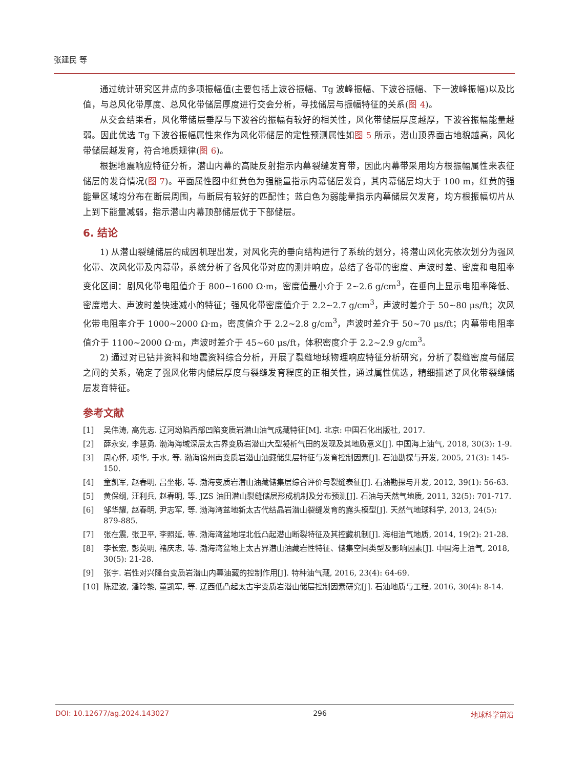张建民 等
通过统计研究区井点的多项振幅值(主要包括上波谷振幅、Tg 波峰振幅、下波谷振幅、下一波峰振幅)以及比值，与总风化带厚度、总风化带储层厚度进行交会分析，寻找储层与振幅特征的关系(图 4)。
从交会结果看，风化带储层垂厚与下波谷的振幅有较好的相关性，风化带储层厚度越厚，下波谷振幅能量越弱。因此优选 Tg 下波谷振幅属性来作为风化带储层的定性预测属性如图 5 所示，潜山顶界面古地貌越高，风化带储层越发育，符合地质规律(图 6)。
根据地震响应特征分析，潜山内幕的高陡反射指示内幕裂缝发育带，因此内幕带采用均方根振幅属性来表征储层的发育情况(图 7)。平面属性图中红黄色为强能量指示内幕储层发育，其内幕储层均大于 100 m，红黄的强能量区域均分布在断层周围，与断层有较好的匹配性；蓝白色为弱能量指示内幕储层欠发育，均方根振幅切片从上到下能量减弱，指示潜山内幕顶部储层优于下部储层。
6. 结论
1) 从潜山裂缝储层的成因机理出发，对风化壳的垂向结构进行了系统的划分，将潜山风化壳依次划分为强风化带、次风化带及内幕带，系统分析了各风化带对应的测井响应，总结了各带的密度、声波时差、密度和电阻率变化区间：剧风化带电阻值介于 800~1600 Ω·m，密度值最小介于 2~2.6 g/cm<sup>3</sup>，在垂向上显示电阻率降低、密度增大、声波时差快速减小的特征；强风化带密度值介于 2.2~2.7 g/cm<sup>3</sup>，声波时差介于 50~80 μs/ft；次风化带电阻率介于 1000~2000 Ω·m，密度值介于 2.2~2.8 g/cm<sup>3</sup>，声波时差介于 50~70 μs/ft；内幕带电阻率值介于 1100~2000 Ω·m，声波时差介于 45~60 μs/ft，体积密度介于 2.2~2.9 g/cm<sup>3</sup>。
2) 通过对已钻井资料和地震资料综合分析，开展了裂缝地球物理响应特征分析研究，分析了裂缝密度与储层之间的关系，确定了强风化带内储层厚度与裂缝发育程度的正相关性，通过属性优选，精细描述了风化带裂缝储层发育特征。
参考文献
[1] 吴伟涛, 高先志. 辽河坳陷西部凹陷变质岩潜山油气成藏特征[M]. 北京: 中国石化出版社, 2017.
[2] 薛永安, 李慧勇. 渤海海域深层太古界变质岩潜山大型凝析气田的发现及其地质意义[J]. 中国海上油气, 2018, 30(3): 1-9.
[3] 周心怀, 项华, 于水, 等. 渤海锦州南变质岩潜山油藏储集层特征与发育控制因素[J]. 石油勘探与开发, 2005, 21(3): 145-150.
[4] 童凯军, 赵春明, 吕坐彬, 等. 渤海变质岩潜山油藏储集层综合评价与裂缝表征[J]. 石油勘探与开发, 2012, 39(1): 56-63.
[5] 黄保纲, 汪利兵, 赵春明, 等. JZS 油田潜山裂缝储层形成机制及分布预测[J]. 石油与天然气地质, 2011, 32(5): 701-717.
[6] 邹华耀, 赵春明, 尹志军, 等. 渤海湾盆地新太古代结晶岩潜山裂缝发育的露头模型[J]. 天然气地球科学, 2013, 24(5): 879-885.
[7] 张在震, 张卫平, 李照延, 等. 渤海湾盆地埕北低凸起潜山断裂特征及其控藏机制[J]. 海相油气地质, 2014, 19(2): 21-28.
[8] 李长宏, 彭英明, 褚庆忠, 等. 渤海湾盆地上太古界潜山油藏岩性特征、储集空间类型及影响因素[J]. 中国海上油气, 2018, 30(5): 21-28.
[9] 张宇. 岩性对兴隆台变质岩潜山内幕油藏的控制作用[J]. 特种油气藏, 2016, 23(4): 64-69.
[10] 陈建波, 潘玲黎, 童凯军, 等. 辽西低凸起太古宇变质岩潜山储层控制因素研究[J]. 石油地质与工程, 2016, 30(4): 8-14.
DOI: 10.12677/ag.2024.143027 296 地球科学前沿